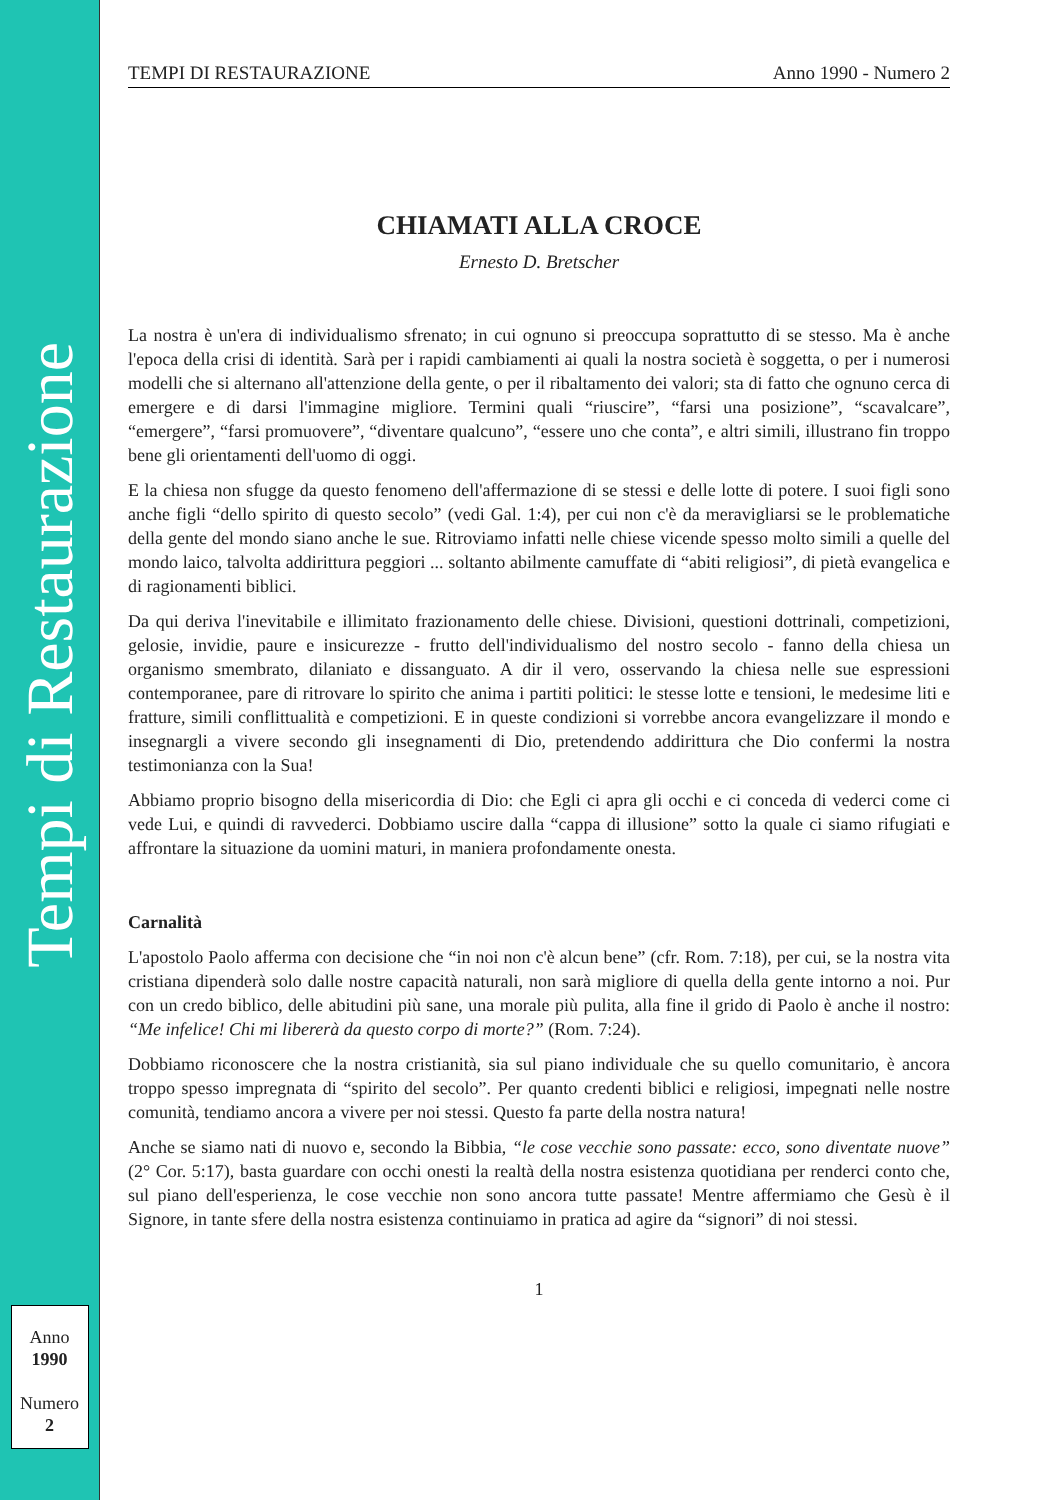Tempi di Restaurazione
Anno
1990
Numero
2
TEMPI DI RESTAURAZIONE Anno 1990 - Numero 2
CHIAMATI ALLA CROCE
Ernesto D. Bretscher
La nostra è un'era di individualismo sfrenato; in cui ognuno si preoccupa soprattutto di se stesso. Ma è anche l'epoca della crisi di identità. Sarà per i rapidi cambiamenti ai quali la nostra società è soggetta, o per i numerosi modelli che si alternano all'attenzione della gente, o per il ribaltamento dei valori; sta di fatto che ognuno cerca di emergere e di darsi l'immagine migliore. Termini quali “riuscire”, “farsi una posizione”, “scavalcare”, “emergere”, “farsi promuovere”, “diventare qualcuno”, “essere uno che conta”, e altri simili, illustrano fin troppo bene gli orientamenti dell'uomo di oggi.
E la chiesa non sfugge da questo fenomeno dell'affermazione di se stessi e delle lotte di potere. I suoi figli sono anche figli “dello spirito di questo secolo” (vedi Gal. 1:4), per cui non c'è da meravigliarsi se le problematiche della gente del mondo siano anche le sue. Ritroviamo infatti nelle chiese vicende spesso molto simili a quelle del mondo laico, talvolta addirittura peggiori ... soltanto abilmente camuffate di “abiti religiosi”, di pietà evangelica e di ragionamenti biblici.
Da qui deriva l'inevitabile e illimitato frazionamento delle chiese. Divisioni, questioni dottrinali, competizioni, gelosie, invidie, paure e insicurezze - frutto dell'individualismo del nostro secolo - fanno della chiesa un organismo smembrato, dilaniato e dissanguato. A dir il vero, osservando la chiesa nelle sue espressioni contemporanee, pare di ritrovare lo spirito che anima i partiti politici: le stesse lotte e tensioni, le medesime liti e fratture, simili conflittualità e competizioni. E in queste condizioni si vorrebbe ancora evangelizzare il mondo e insegnargli a vivere secondo gli insegnamenti di Dio, pretendendo addirittura che Dio confermi la nostra testimonianza con la Sua!
Abbiamo proprio bisogno della misericordia di Dio: che Egli ci apra gli occhi e ci conceda di vederci come ci vede Lui, e quindi di ravvederci. Dobbiamo uscire dalla “cappa di illusione” sotto la quale ci siamo rifugiati e affrontare la situazione da uomini maturi, in maniera profondamente onesta.
Carnalità
L'apostolo Paolo afferma con decisione che “in noi non c'è alcun bene” (cfr. Rom. 7:18), per cui, se la nostra vita cristiana dipenderà solo dalle nostre capacità naturali, non sarà migliore di quella della gente intorno a noi. Pur con un credo biblico, delle abitudini più sane, una morale più pulita, alla fine il grido di Paolo è anche il nostro: “Me infelice! Chi mi libererà da questo corpo di morte?” (Rom. 7:24).
Dobbiamo riconoscere che la nostra cristianità, sia sul piano individuale che su quello comunitario, è ancora troppo spesso impregnata di “spirito del secolo”. Per quanto credenti biblici e religiosi, impegnati nelle nostre comunità, tendiamo ancora a vivere per noi stessi. Questo fa parte della nostra natura!
Anche se siamo nati di nuovo e, secondo la Bibbia, “le cose vecchie sono passate: ecco, sono diventate nuove” (2° Cor. 5:17), basta guardare con occhi onesti la realtà della nostra esistenza quotidiana per renderci conto che, sul piano dell'esperienza, le cose vecchie non sono ancora tutte passate! Mentre affermiamo che Gesù è il Signore, in tante sfere della nostra esistenza continuiamo in pratica ad agire da “signori” di noi stessi.
1